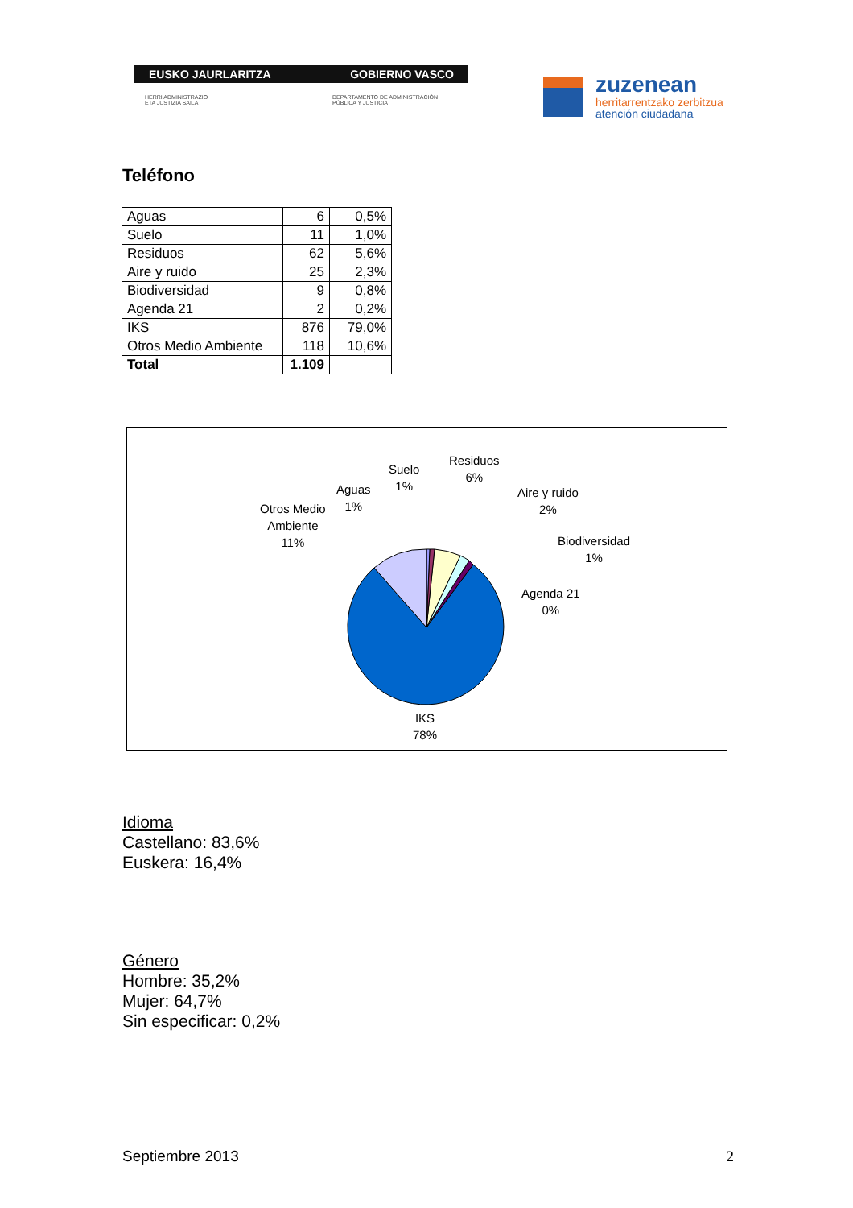EUSKO JAURLARITZA GOBIERNO VASCO
HERRI ADMINISTRAZIO
ETA JUSTIZIA SAILA
DEPARTAMENTO DE ADMINISTRACIÓN
PÚBLICA Y JUSTICIA
zuzenean
herritarrentzako zerbitzua
atención ciudadana
Teléfono
| Aguas | 6 | 0,5% |
| Suelo | 11 | 1,0% |
| Residuos | 62 | 5,6% |
| Aire y ruido | 25 | 2,3% |
| Biodiversidad | 9 | 0,8% |
| Agenda 21 | 2 | 0,2% |
| IKS | 876 | 79,0% |
| Otros Medio Ambiente | 118 | 10,6% |
| Total | 1.109 | |
Residuos
6%
Suelo
1%
Aguas
1%
Otros Medio
Ambiente
11%
Aire y ruido
2%
Biodiversidad
1%
Agenda 21
0%
IKS
78%
Idioma
Castellano: 83,6%
Euskera: 16,4%
Género
Hombre: 35,2%
Mujer: 64,7%
Sin especificar: 0,2%
Septiembre 2013 2